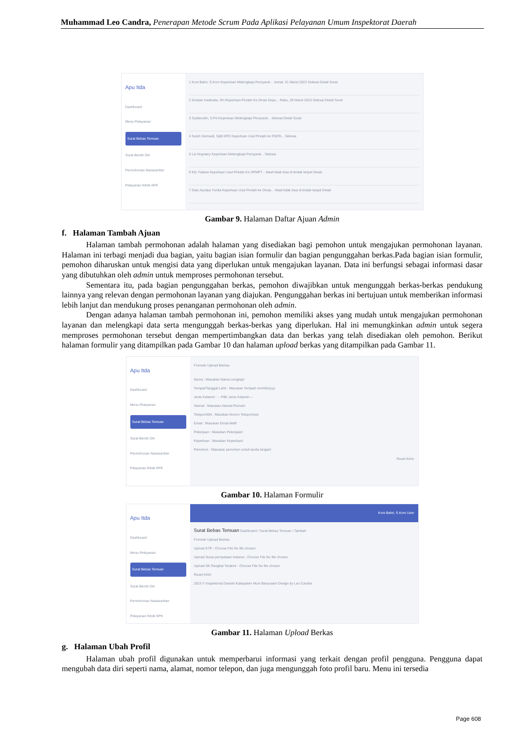Muhammad Leo Candra, Penerapan Metode Scrum Pada Aplikasi Pelayanan Umum Inspektorat Daerah
Apu Itda
Dashboard
Menu Pelayanan
Surat Bebas Temuan
Surat Bersih Diri
Permohonan Narasumber
Pelayanan Klinik KPK
1 Koni Bahri, S.Kom Keperluan Melengkapi Persyarat... Jumat, 31 Maret 2023 Selesai Detail Surat
2 Kristian Hadinata, SH Keperluan Pindah Ke Dinas Kepe... Rabu, 29 Maret 2023 Selesai Detail Surat
3 Syafarudin, S.Pd Keperluan Melengkapi Persyarat... Selesai Detail Surat
4 Suluh Darmadi, SpB KPD Keperluan Usul Pindah ke RSPD... Selesai
5 Lis Nopriany Keperluan Melengkapi Persyarat... Selesai
6 Ety Yuliana Keperluan Usul Pindah Ke DPMPT... Maaf tidak bisa di tindak lanjuti Detail
7 Dian Ayudya Yunita Keperluan Usul Pindah ke Dinas... Maaf tidak bisa di tindak lanjuti Detail
Gambar 9. Halaman Daftar Ajuan Admin
f. Halaman Tambah Ajuan
Halaman tambah permohonan adalah halaman yang disediakan bagi pemohon untuk mengajukan permohonan layanan. Halaman ini terbagi menjadi dua bagian, yaitu bagian isian formulir dan bagian pengunggahan berkas.Pada bagian isian formulir, pemohon diharuskan untuk mengisi data yang diperlukan untuk mengajukan layanan. Data ini berfungsi sebagai informasi dasar yang dibutuhkan oleh admin untuk memproses permohonan tersebut.
Sementara itu, pada bagian pengunggahan berkas, pemohon diwajibkan untuk mengunggah berkas-berkas pendukung lainnya yang relevan dengan permohonan layanan yang diajukan. Pengunggahan berkas ini bertujuan untuk memberikan informasi lebih lanjut dan mendukung proses penanganan permohonan oleh admin.
Dengan adanya halaman tambah permohonan ini, pemohon memiliki akses yang mudah untuk mengajukan permohonan layanan dan melengkapi data serta mengunggah berkas-berkas yang diperlukan. Hal ini memungkinkan admin untuk segera memproses permohonan tersebut dengan mempertimbangkan data dan berkas yang telah disediakan oleh pemohon. Berikut halaman formulir yang ditampilkan pada Gambar 10 dan halaman upload berkas yang ditampilkan pada Gambar 11.
Apu Itda
Dashboard
Menu Pelayanan
Surat Bebas Temuan
Surat Bersih Diri
Permohonan Narasumber
Pelayanan Klinik KPK
Formulir Upload Berkas
Nama : Masukan Nama Lengkap!
Tempat/Tanggal Lahir : Masukan Tempat! mm/dd/yyyy
Jenis Kelamin : -- Pilih Jenis Kelamin --
Alamat : Masukan Alamat Rumah!
Telepon/WA : Masukan Nomor Telepon/wa!
Email : Masukan Email Aktif!
Pekerjaan : Masukan Pekerjaan!
Keperluan : Masukan Keperluan!
Pemohon : Masukan pemohon untuk tanda tangan!
Reset Kirim
Gambar 10. Halaman Formulir
Apu Itda
Dashboard
Menu Pelayanan
Surat Bebas Temuan
Surat Bersih Diri
Permohonan Narasumber
Pelayanan Klinik KPK
Koni Bahri, S.Kom User
Surat Bebas Temuan Dashboard / Surat Bebas Temuan / Tambah
Formulir Upload Berkas
Upload KTP : Choose File No file chosen
Upload Surat pernyataan Instansi : Choose File No file chosen
Upload SK Pangkat Terakhir : Choose File No file chosen
Reset Kirim
2023 © Inspektorat Daerah Kabupaten Musi Banyuasin Design by Leo Candra
Gambar 11. Halaman Upload Berkas
g. Halaman Ubah Profil
Halaman ubah profil digunakan untuk memperbarui informasi yang terkait dengan profil pengguna. Pengguna dapat mengubah data diri seperti nama, alamat, nomor telepon, dan juga mengunggah foto profil baru. Menu ini tersedia
Page 608